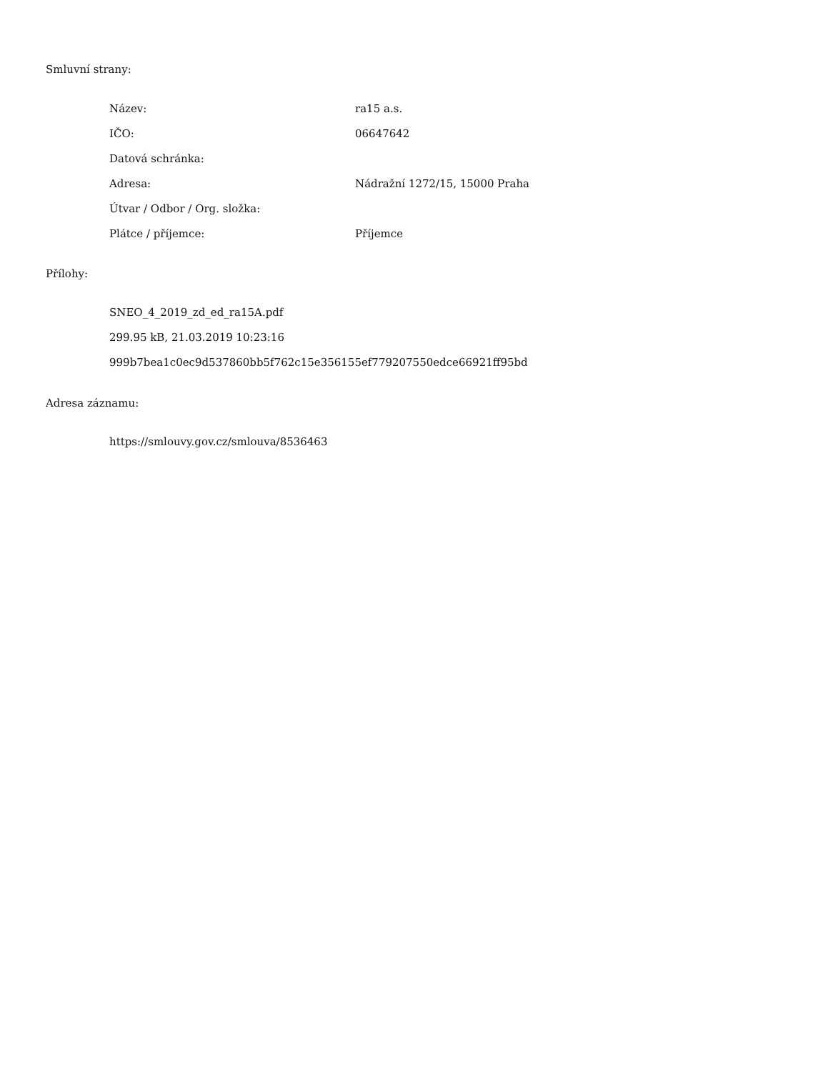Smluvní strany:
| Název: | ra15 a.s. |
| IČO: | 06647642 |
| Datová schránka: | |
| Adresa: | Nádražní 1272/15, 15000 Praha |
| Útvar / Odbor / Org. složka: | |
| Plátce / příjemce: | Příjemce |
Přílohy:
SNEO_4_2019_zd_ed_ra15A.pdf
299.95 kB, 21.03.2019 10:23:16
999b7bea1c0ec9d537860bb5f762c15e356155ef779207550edce66921ff95bd
Adresa záznamu:
https://smlouvy.gov.cz/smlouva/8536463